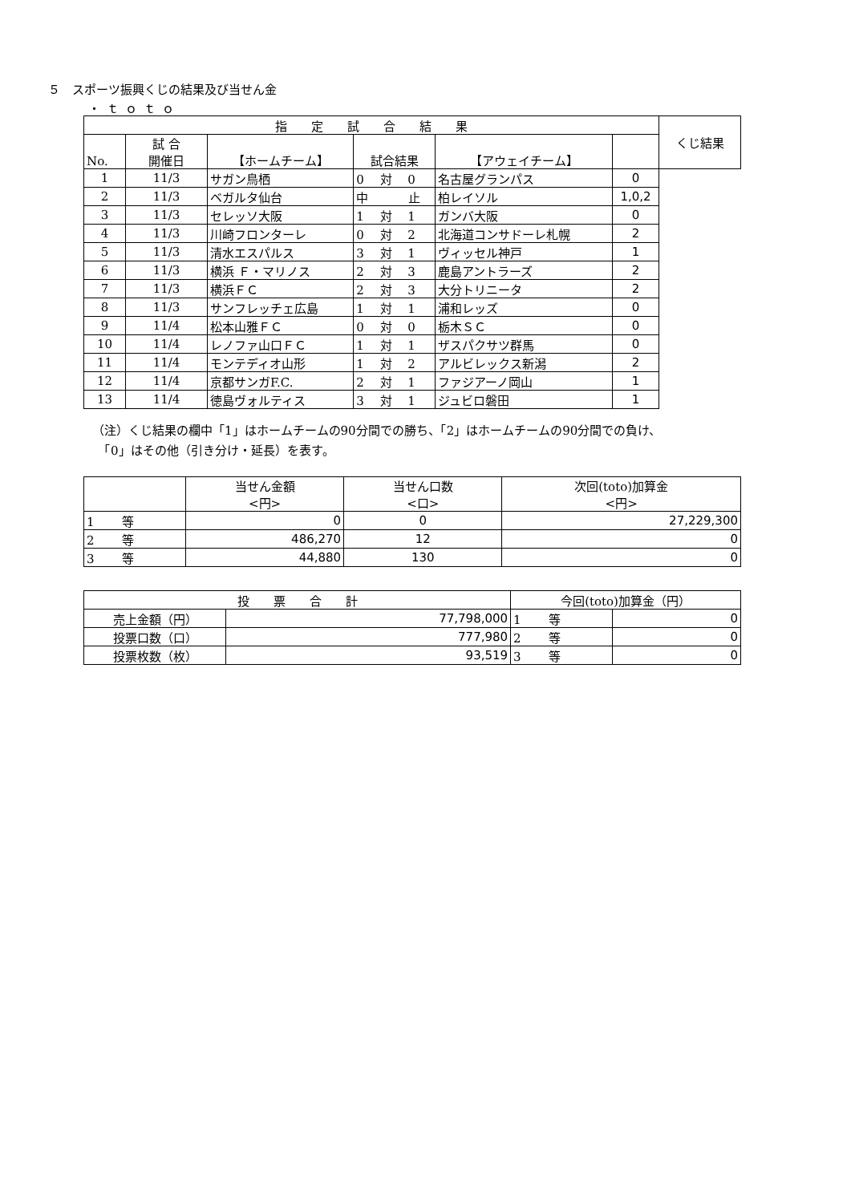５　スポーツ振興くじの結果及び当せん金
・ｔｏｔｏ
| 指 定 試 合 結 果 | | | | | | くじ結果 |
| --- | --- | --- | --- | --- | --- | --- |
| No. | 試 合 開催日 | 【ホームチーム】 | 試合結果 | 【アウェイチーム】 | | |
| 1 | 11/3 | サガン鳥栖 | 0 対 0 | 名古屋グランパス | | 0 |
| 2 | 11/3 | ベガルタ仙台 | 中 止 | 柏レイソル | | 1,0,2 |
| 3 | 11/3 | セレッソ大阪 | 1 対 1 | ガンバ大阪 | | 0 |
| 4 | 11/3 | 川崎フロンターレ | 0 対 2 | 北海道コンサドーレ札幌 | | 2 |
| 5 | 11/3 | 清水エスパルス | 3 対 1 | ヴィッセル神戸 | | 1 |
| 6 | 11/3 | 横浜 Ｆ・マリノス | 2 対 3 | 鹿島アントラーズ | | 2 |
| 7 | 11/3 | 横浜ＦＣ | 2 対 3 | 大分トリニータ | | 2 |
| 8 | 11/3 | サンフレッチェ広島 | 1 対 1 | 浦和レッズ | | 0 |
| 9 | 11/4 | 松本山雅ＦＣ | 0 対 0 | 栃木ＳＣ | | 0 |
| 10 | 11/4 | レノファ山口ＦＣ | 1 対 1 | ザスパクサツ群馬 | | 0 |
| 11 | 11/4 | モンテディオ山形 | 1 対 2 | アルビレックス新潟 | | 2 |
| 12 | 11/4 | 京都サンガF.C. | 2 対 1 | ファジアーノ岡山 | | 1 |
| 13 | 11/4 | 徳島ヴォルティス | 3 対 1 | ジュビロ磐田 | | 1 |
（注）くじ結果の欄中「1」はホームチームの90分間での勝ち、「2」はホームチームの90分間での負け、
　「0」はその他（引き分け・延長）を表す。
| | 当せん金額 <円> | 当せん口数 <口> | 次回(toto)加算金 <円> |
| --- | --- | --- | --- |
| 1 等 | 0 | 0 | 27,229,300 |
| 2 等 | 486,270 | 12 | 0 |
| 3 等 | 44,880 | 130 | 0 |
| 投 票 合 計 | | 今回(toto)加算金（円） | |
| --- | --- | --- | --- |
| 売上金額（円） | 77,798,000 | 1 等 | 0 |
| 投票口数（口） | 777,980 | 2 等 | 0 |
| 投票枚数（枚） | 93,519 | 3 等 | 0 |